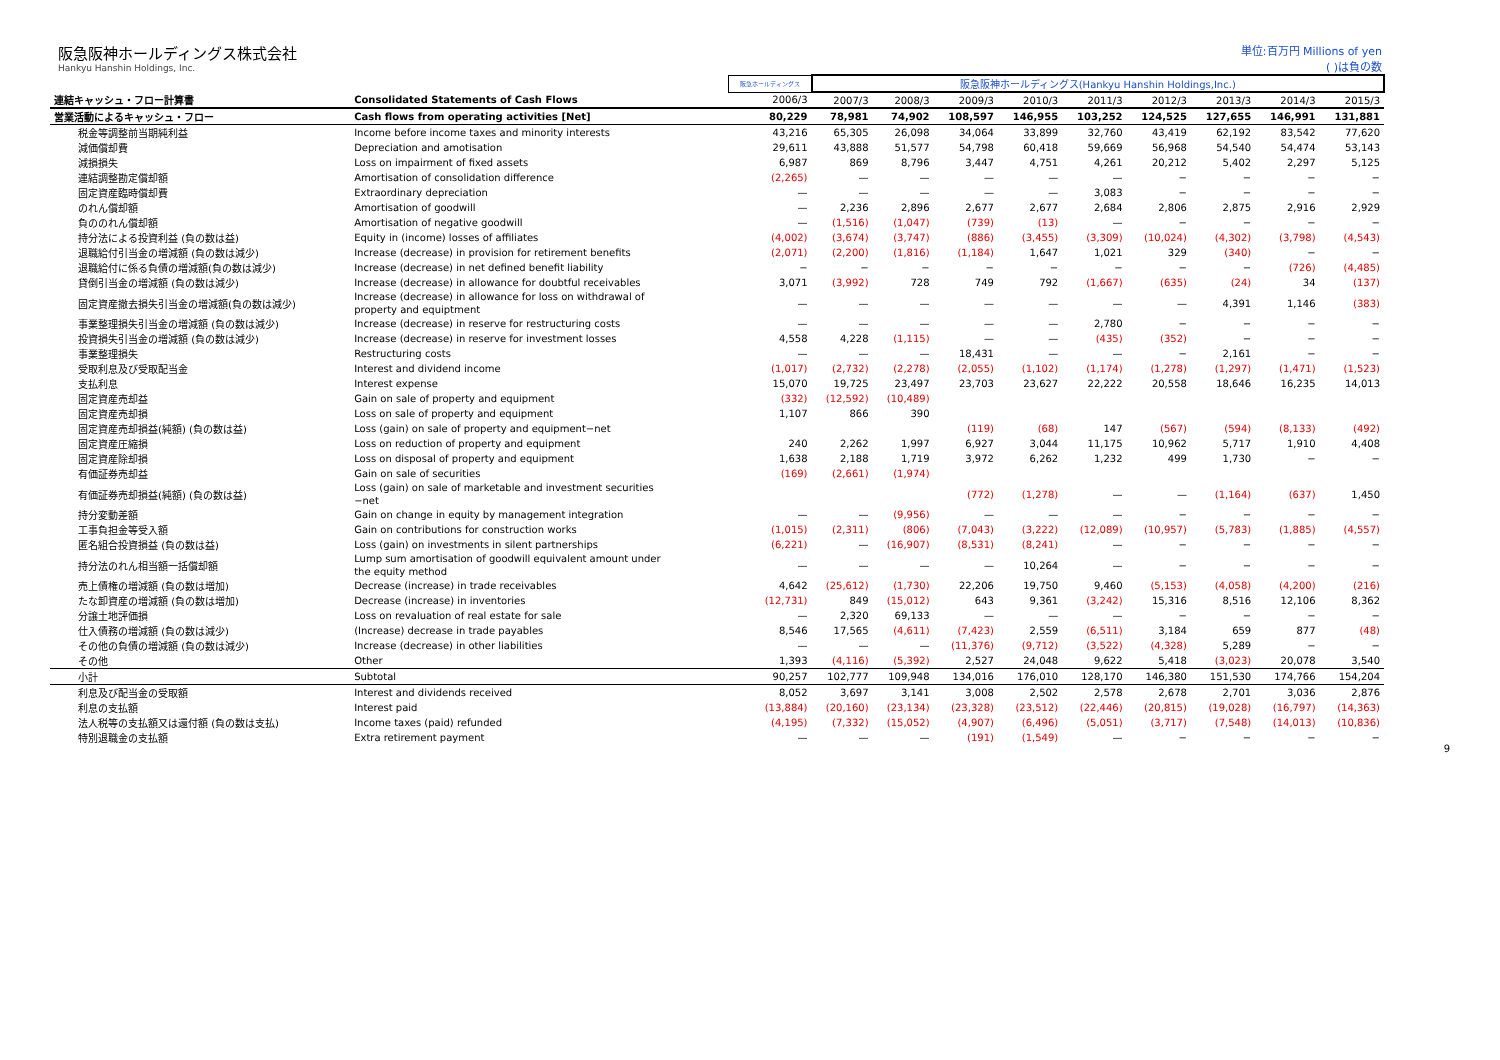阪急阪神ホールディングス株式会社
Hankyu Hanshin Holdings, Inc.
単位:百万円 Millions of yen
( )は負の数
| | | 阪急ホールディングス | 阪急阪神ホールディングス(Hankyu Hanshin Holdings,Inc.) | | | | | | | | |
| --- | --- | --- | --- | --- | --- | --- | --- | --- | --- | --- | --- |
| 連結キャッシュ・フロー計算書 | Consolidated Statements of Cash Flows | 2006/3 | 2007/3 | 2008/3 | 2009/3 | 2010/3 | 2011/3 | 2012/3 | 2013/3 | 2014/3 | 2015/3 |
| 営業活動によるキャッシュ・フロー | Cash flows from operating activities [Net] | 80,229 | 78,981 | 74,902 | 108,597 | 146,955 | 103,252 | 124,525 | 127,655 | 146,991 | 131,881 |
| 税金等調整前当期純利益 | Income before income taxes and minority interests | 43,216 | 65,305 | 26,098 | 34,064 | 33,899 | 32,760 | 43,419 | 62,192 | 83,542 | 77,620 |
| 減価償却費 | Depreciation and amotisation | 29,611 | 43,888 | 51,577 | 54,798 | 60,418 | 59,669 | 56,968 | 54,540 | 54,474 | 53,143 |
| 減損損失 | Loss on impairment of fixed assets | 6,987 | 869 | 8,796 | 3,447 | 4,751 | 4,261 | 20,212 | 5,402 | 2,297 | 5,125 |
| 連結調整勘定償却額 | Amortisation of consolidation difference | (2,265) | — | — | — | — | — | − | − | − | − |
| 固定資産臨時償却費 | Extraordinary depreciation | — | — | — | — | — | 3,083 | − | − | − | − |
| のれん償却額 | Amortisation of goodwill | — | 2,236 | 2,896 | 2,677 | 2,677 | 2,684 | 2,806 | 2,875 | 2,916 | 2,929 |
| 負ののれん償却額 | Amortisation of negative goodwill | — | (1,516) | (1,047) | (739) | (13) | — | − | − | − | − |
| 持分法による投資利益 (負の数は益) | Equity in (income) losses of affiliates | (4,002) | (3,674) | (3,747) | (886) | (3,455) | (3,309) | (10,024) | (4,302) | (3,798) | (4,543) |
| 退職給付引当金の増減額 (負の数は減少) | Increase (decrease) in provision for retirement benefits | (2,071) | (2,200) | (1,816) | (1,184) | 1,647 | 1,021 | 329 | (340) | − | − |
| 退職給付に係る負債の増減額(負の数は減少) | Increase (decrease) in net defined benefit liability | − | − | − | − | − | − | − | − | (726) | (4,485) |
| 貸倒引当金の増減額 (負の数は減少) | Increase (decrease) in allowance for doubtful receivables | 3,071 | (3,992) | 728 | 749 | 792 | (1,667) | (635) | (24) | 34 | (137) |
| 固定資産撤去損失引当金の増減額(負の数は減少) | Increase (decrease) in allowance for loss on withdrawal of property and equiptment | — | — | — | — | — | — | — | 4,391 | 1,146 | (383) |
| 事業整理損失引当金の増減額 (負の数は減少) | Increase (decrease) in reserve for restructuring costs | — | — | — | — | — | 2,780 | − | − | − | − |
| 投資損失引当金の増減額 (負の数は減少) | Increase (decrease) in reserve for investment losses | 4,558 | 4,228 | (1,115) | — | — | (435) | (352) | − | − | − |
| 事業整理損失 | Restructuring costs | — | — | — | 18,431 | — | — | − | 2,161 | − | − |
| 受取利息及び受取配当金 | Interest and dividend income | (1,017) | (2,732) | (2,278) | (2,055) | (1,102) | (1,174) | (1,278) | (1,297) | (1,471) | (1,523) |
| 支払利息 | Interest expense | 15,070 | 19,725 | 23,497 | 23,703 | 23,627 | 22,222 | 20,558 | 18,646 | 16,235 | 14,013 |
| 固定資産売却益 | Gain on sale of property and equipment | (332) | (12,592) | (10,489) | | | | | | | |
| 固定資産売却損 | Loss on sale of property and equipment | 1,107 | 866 | 390 | | | | | | | |
| 固定資産売却損益(純額) (負の数は益) | Loss (gain) on sale of property and equipment−net | | | | (119) | (68) | 147 | (567) | (594) | (8,133) | (492) |
| 固定資産圧縮損 | Loss on reduction of property and equipment | 240 | 2,262 | 1,997 | 6,927 | 3,044 | 11,175 | 10,962 | 5,717 | 1,910 | 4,408 |
| 固定資産除却損 | Loss on disposal of property and equipment | 1,638 | 2,188 | 1,719 | 3,972 | 6,262 | 1,232 | 499 | 1,730 | − | − |
| 有価証券売却益 | Gain on sale of securities | (169) | (2,661) | (1,974) | | | | | | | |
| 有価証券売却損益(純額) (負の数は益) | Loss (gain) on sale of marketable and investment securities −net | | | | (772) | (1,278) | — | — | (1,164) | (637) | 1,450 |
| 持分変動差額 | Gain on change in equity by management integration | — | — | (9,956) | — | — | — | − | − | − | − |
| 工事負担金等受入額 | Gain on contributions for construction works | (1,015) | (2,311) | (806) | (7,043) | (3,222) | (12,089) | (10,957) | (5,783) | (1,885) | (4,557) |
| 匿名組合投資損益 (負の数は益) | Loss (gain) on investments in silent partnerships | (6,221) | — | (16,907) | (8,531) | (8,241) | — | − | − | − | − |
| 持分法のれん相当額一括償却額 | Lump sum amortisation of goodwill equivalent amount under the equity method | — | — | — | — | 10,264 | — | − | − | − | − |
| 売上債権の増減額 (負の数は増加) | Decrease (increase) in trade receivables | 4,642 | (25,612) | (1,730) | 22,206 | 19,750 | 9,460 | (5,153) | (4,058) | (4,200) | (216) |
| たな卸資産の増減額 (負の数は増加) | Decrease (increase) in inventories | (12,731) | 849 | (15,012) | 643 | 9,361 | (3,242) | 15,316 | 8,516 | 12,106 | 8,362 |
| 分譲土地評価損 | Loss on revaluation of real estate for sale | — | 2,320 | 69,133 | — | — | — | − | − | − | − |
| 仕入債務の増減額 (負の数は減少) | (Increase) decrease in trade payables | 8,546 | 17,565 | (4,611) | (7,423) | 2,559 | (6,511) | 3,184 | 659 | 877 | (48) |
| その他の負債の増減額 (負の数は減少) | Increase (decrease) in other liabilities | — | — | — | (11,376) | (9,712) | (3,522) | (4,328) | 5,289 | − | − |
| その他 | Other | 1,393 | (4,116) | (5,392) | 2,527 | 24,048 | 9,622 | 5,418 | (3,023) | 20,078 | 3,540 |
| 小計 | Subtotal | 90,257 | 102,777 | 109,948 | 134,016 | 176,010 | 128,170 | 146,380 | 151,530 | 174,766 | 154,204 |
| 利息及び配当金の受取額 | Interest and dividends received | 8,052 | 3,697 | 3,141 | 3,008 | 2,502 | 2,578 | 2,678 | 2,701 | 3,036 | 2,876 |
| 利息の支払額 | Interest paid | (13,884) | (20,160) | (23,134) | (23,328) | (23,512) | (22,446) | (20,815) | (19,028) | (16,797) | (14,363) |
| 法人税等の支払額又は還付額 (負の数は支払) | Income taxes (paid) refunded | (4,195) | (7,332) | (15,052) | (4,907) | (6,496) | (5,051) | (3,717) | (7,548) | (14,013) | (10,836) |
| 特別退職金の支払額 | Extra retirement payment | — | — | — | (191) | (1,549) | — | − | − | − | − |
9